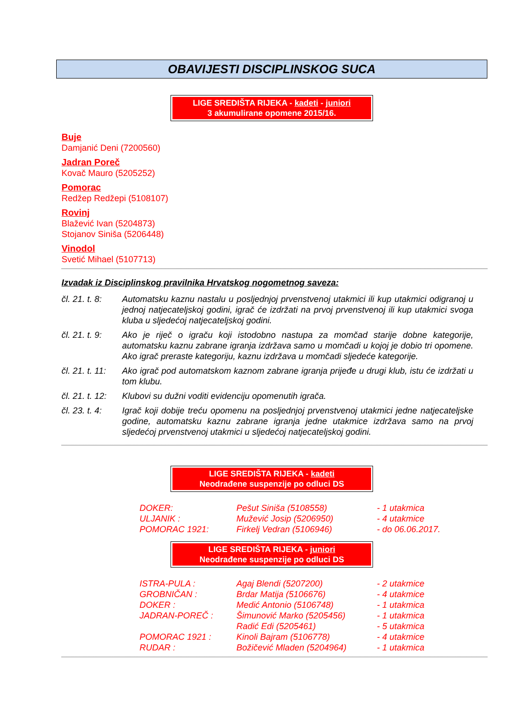OBAVIJESTI DISCIPLINSKOG SUCA
LIGE SREDIŠTA RIJEKA - kadeti - juniori
3 akumulirane opomene 2015/16.
Buje
Damjanić Deni (7200560)
Jadran Poreč
Kovač Mauro (5205252)
Pomorac
Redžep Redžepi (5108107)
Rovinj
Blažević Ivan (5204873)
Stojanov Siniša (5206448)
Vinodol
Svetić Mihael (5107713)
Izvadak iz Disciplinskog pravilnika Hrvatskog nogometnog saveza:
| čl. 21. t. 8: | Automatsku kaznu nastalu u posljednjoj prvenstvenoj utakmici ili kup utakmici odigranoj u jednoj natjecateljskoj godini, igrač će izdržati na prvoj prvenstvenoj ili kup utakmici svoga kluba u sljedećoj natjecateljskoj godini. |
| čl. 21. t. 9: | Ako je riječ o igraču koji istodobno nastupa za momčad starije dobne kategorije, automatsku kaznu zabrane igranja izdržava samo u momčadi u kojoj je dobio tri opomene. Ako igrač preraste kategoriju, kaznu izdržava u momčadi sljedeće kategorije. |
| čl. 21. t. 11: | Ako igrač pod automatskom kaznom zabrane igranja prijeđe u drugi klub, istu će izdržati u tom klubu. |
| čl. 21. t. 12: | Klubovi su dužni voditi evidenciju opomenutih igrača. |
| čl. 23. t. 4: | Igrač koji dobije treću opomenu na posljednjoj prvenstvenoj utakmici jedne natjecateljske godine, automatsku kaznu zabrane igranja jedne utakmice izdržava samo na prvoj sljedećoj prvenstvenoj utakmici u sljedećoj natjecateljskoj godini. |
LIGE SREDIŠTA RIJEKA - kadeti
Neodrađene suspenzije po odluci DS
| DOKER: | Pešut Siniša (5108558) | - 1 utakmica |
| ULJANIK : | Mužević Josip (5206950) | - 4 utakmice |
| POMORAC 1921: | Firkelj Vedran (5106946) | - do 06.06.2017. |
LIGE SREDIŠTA RIJEKA - juniori
Neodrađene suspenzije po odluci DS
| ISTRA-PULA : | Agaj Blendi (5207200) | - 2 utakmice |
| GROBNIČAN : | Brdar Matija (5106676) | - 4 utakmice |
| DOKER : | Medić Antonio (5106748) | - 1 utakmica |
| JADRAN-POREČ : | Šimunović Marko (5205456) | - 1 utakmica |
| | Radić Edi (5205461) | - 5 utakmica |
| POMORAC 1921 : | Kinoli Bajram (5106778) | - 4 utakmice |
| RUDAR : | Božičević Mladen (5204964) | - 1 utakmica |